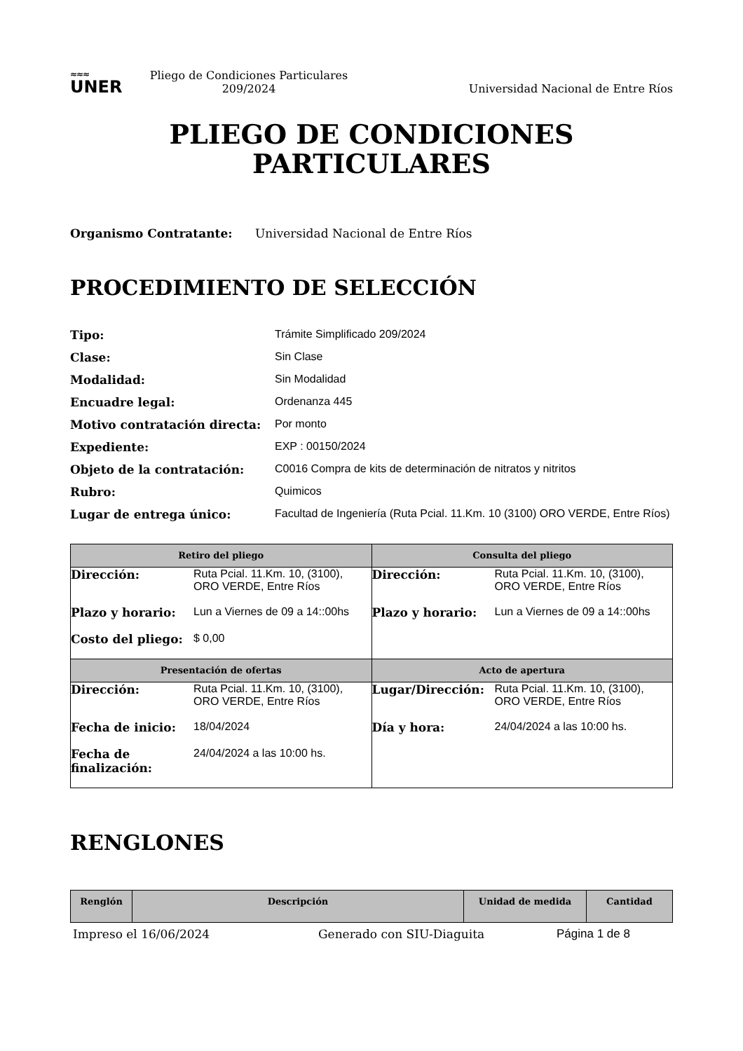≈≈≈
UNER
Pliego de Condiciones Particulares
209/2024
Universidad Nacional de Entre Ríos
PLIEGO DE CONDICIONES
PARTICULARES
Organismo Contratante: Universidad Nacional de Entre Ríos
PROCEDIMIENTO DE SELECCIÓN
| Tipo: | Trámite Simplificado 209/2024 |
| Clase: | Sin Clase |
| Modalidad: | Sin Modalidad |
| Encuadre legal: | Ordenanza 445 |
| Motivo contratación directa: | Por monto |
| Expediente: | EXP : 00150/2024 |
| Objeto de la contratación: | C0016 Compra de kits de determinación de nitratos y nitritos |
| Rubro: | Quimicos |
| Lugar de entrega único: | Facultad de Ingeniería (Ruta Pcial. 11.Km. 10 (3100) ORO VERDE, Entre Ríos) |
| Retiro del pliego | Consulta del pliego |
| --- | --- |
| / Dirección: / Ruta Pcial. 11.Km. 10, (3100), ORO VERDE, Entre Ríos / / Plazo y horario: / Lun a Viernes de 09 a 14::00hs / / Costo del pliego: / $ 0,00 / | / Dirección: / Ruta Pcial. 11.Km. 10, (3100), ORO VERDE, Entre Ríos / / Plazo y horario: / Lun a Viernes de 09 a 14::00hs / |
| Presentación de ofertas | Acto de apertura |
| / Dirección: / Ruta Pcial. 11.Km. 10, (3100), ORO VERDE, Entre Ríos / / Fecha de inicio: / 18/04/2024 / / Fecha de finalización: / 24/04/2024 a las 10:00 hs. / | / Lugar/Dirección: / Ruta Pcial. 11.Km. 10, (3100), ORO VERDE, Entre Ríos / / Día y hora: / 24/04/2024 a las 10:00 hs. / |
RENGLONES
| Renglón | Descripción | Unidad de medida | Cantidad |
| --- | --- | --- | --- |
Impreso el 16/06/2024 Generado con SIU-Diaguita Página 1 de 8